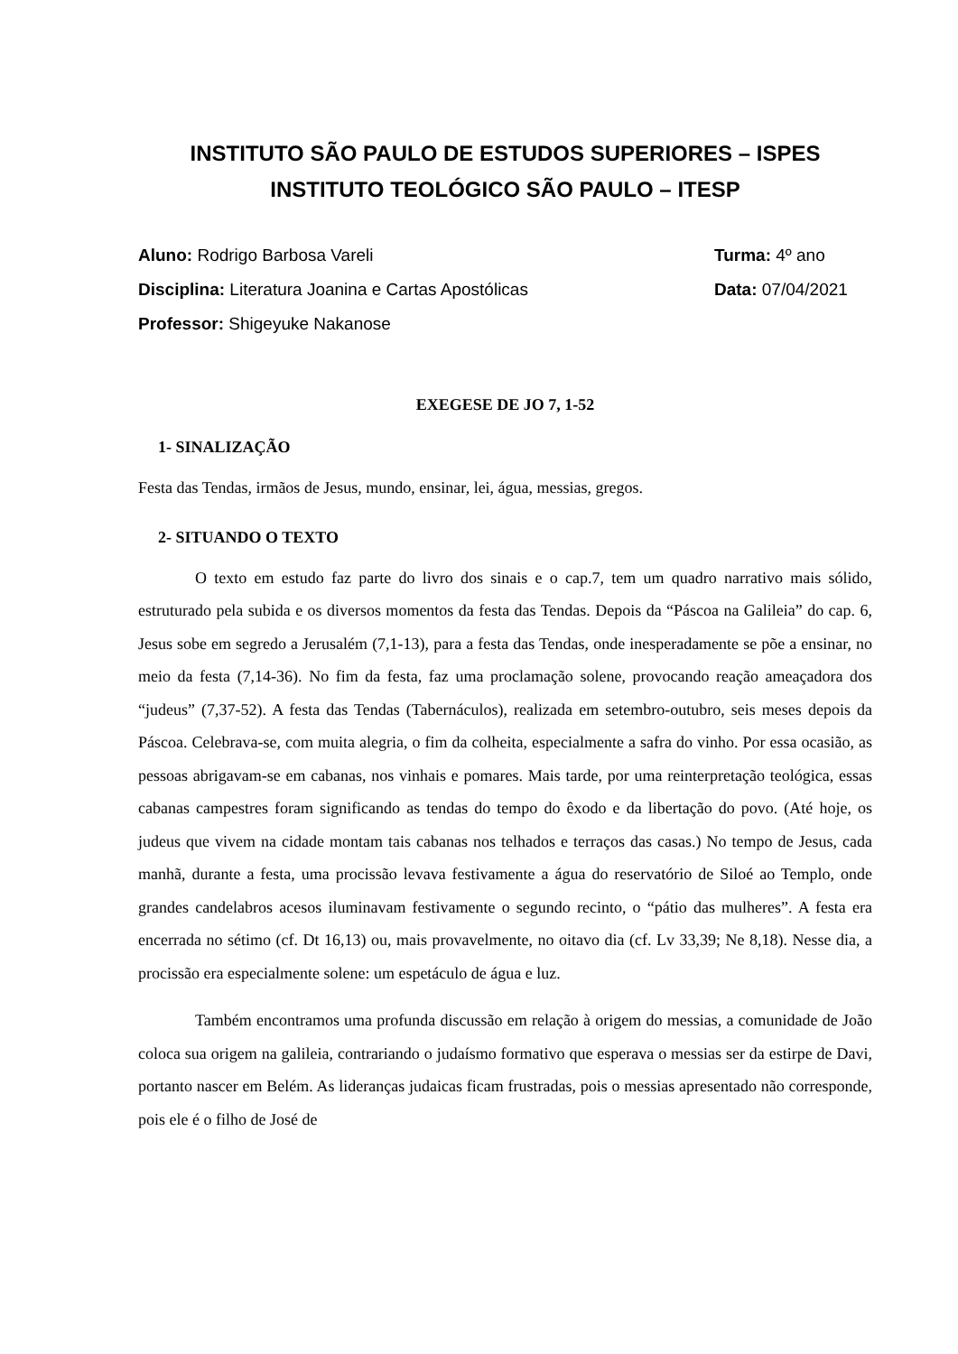INSTITUTO SÃO PAULO DE ESTUDOS SUPERIORES – ISPES
INSTITUTO TEOLÓGICO SÃO PAULO – ITESP
Aluno: Rodrigo Barbosa Vareli Turma: 4º ano
Disciplina: Literatura Joanina e Cartas Apostólicas Data: 07/04/2021
Professor: Shigeyuke Nakanose
EXEGESE DE JO 7, 1-52
1- SINALIZAÇÃO
Festa das Tendas, irmãos de Jesus, mundo, ensinar, lei, água, messias, gregos.
2- SITUANDO O TEXTO
O texto em estudo faz parte do livro dos sinais e o cap.7, tem um quadro narrativo mais sólido, estruturado pela subida e os diversos momentos da festa das Tendas. Depois da “Páscoa na Galileia” do cap. 6, Jesus sobe em segredo a Jerusalém (7,1-13), para a festa das Tendas, onde inesperadamente se põe a ensinar, no meio da festa (7,14-36). No fim da festa, faz uma proclamação solene, provocando reação ameaçadora dos “judeus” (7,37-52). A festa das Tendas (Tabernáculos), realizada em setembro-outubro, seis meses depois da Páscoa. Celebrava-se, com muita alegria, o fim da colheita, especialmente a safra do vinho. Por essa ocasião, as pessoas abrigavam-se em cabanas, nos vinhais e pomares. Mais tarde, por uma reinterpretação teológica, essas cabanas campestres foram significando as tendas do tempo do êxodo e da libertação do povo. (Até hoje, os judeus que vivem na cidade montam tais cabanas nos telhados e terraços das casas.) No tempo de Jesus, cada manhã, durante a festa, uma procissão levava festivamente a água do reservatório de Siloé ao Templo, onde grandes candelabros acesos iluminavam festivamente o segundo recinto, o “pátio das mulheres”. A festa era encerrada no sétimo (cf. Dt 16,13) ou, mais provavelmente, no oitavo dia (cf. Lv 33,39; Ne 8,18). Nesse dia, a procissão era especialmente solene: um espetáculo de água e luz.
Também encontramos uma profunda discussão em relação à origem do messias, a comunidade de João coloca sua origem na galileia, contrariando o judaísmo formativo que esperava o messias ser da estirpe de Davi, portanto nascer em Belém. As lideranças judaicas ficam frustradas, pois o messias apresentado não corresponde, pois ele é o filho de José de